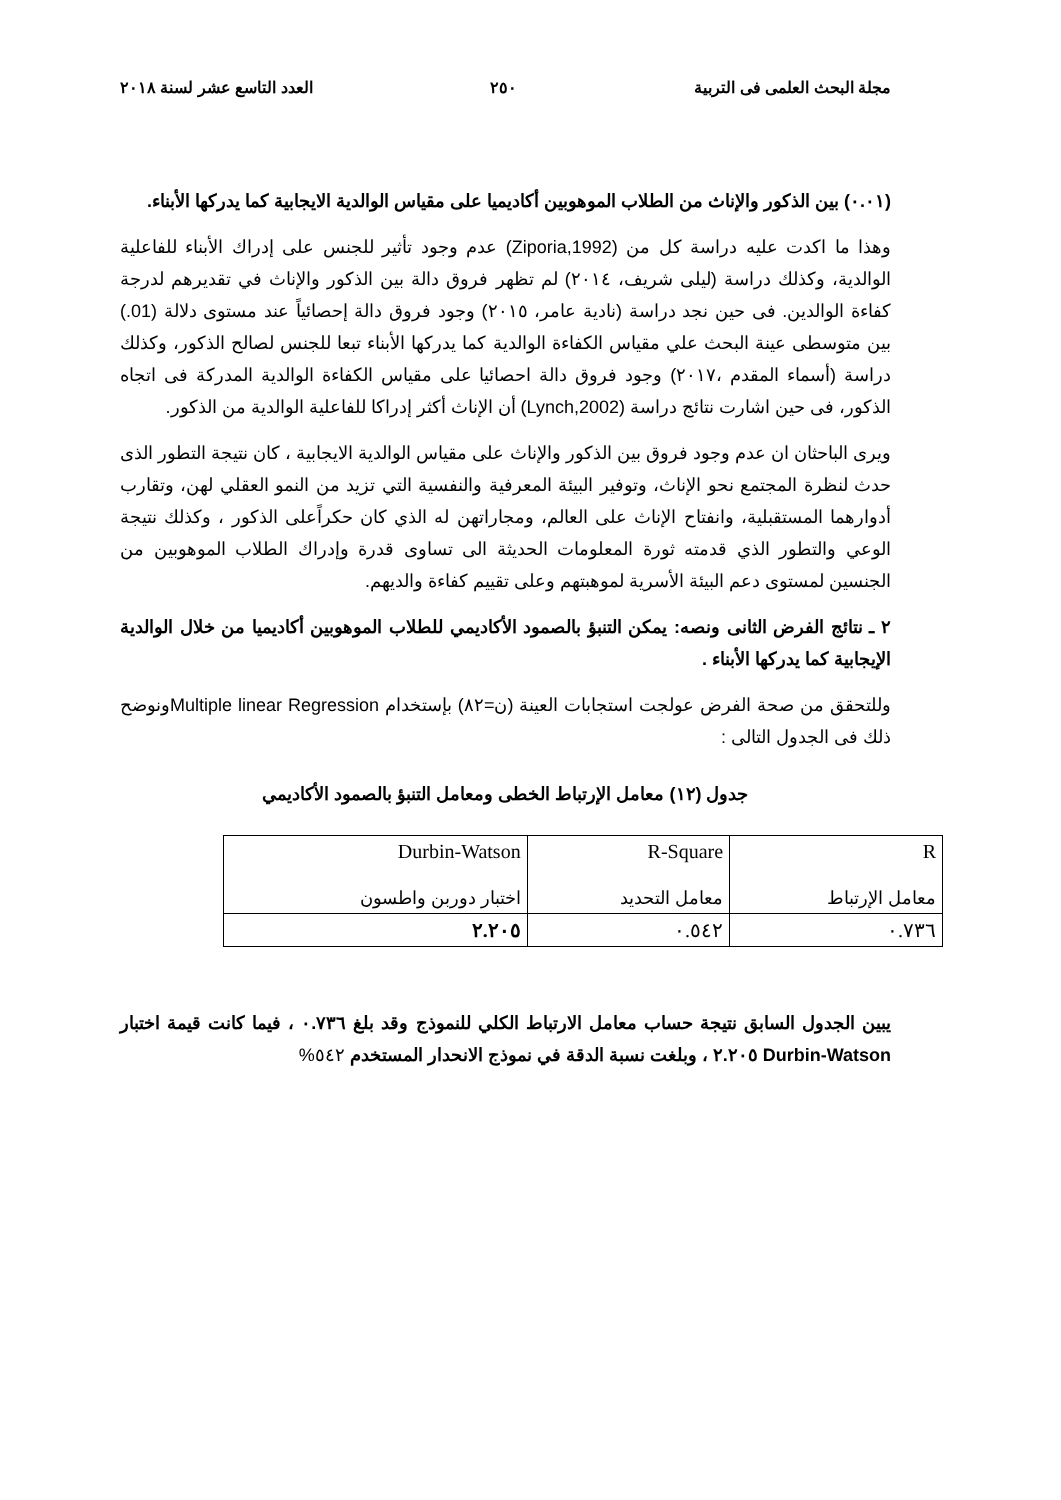مجلة البحث العلمى فى التربية ٢٥٠ العدد التاسع عشر لسنة ٢٠١٨
(٠.٠١) بين الذكور والإناث من الطلاب الموهوبين أكاديميا على مقياس الوالدية الايجابية كما يدركها الأبناء.
وهذا ما اكدت عليه دراسة كل من (Ziporia,1992) عدم وجود تأثير للجنس على إدراك الأبناء للفاعلية الوالدية، وكذلك دراسة (ليلى شريف، ٢٠١٤) لم تظهر فروق دالة بين الذكور والإناث في تقديرهم لدرجة كفاءة الوالدين. فى حين نجد دراسة (نادية عامر، ٢٠١٥) وجود فروق دالة إحصائياً عند مستوى دلالة (01.) بين متوسطى عينة البحث علي مقياس الكفاءة الوالدية كما يدركها الأبناء تبعا للجنس لصالح الذكور، وكذلك دراسة (أسماء المقدم ،٢٠١٧) وجود فروق دالة احصائيا على مقياس الكفاءة الوالدية المدركة فى اتجاه الذكور، فى حين اشارت نتائج دراسة (Lynch,2002) أن الإناث أكثر إدراكا للفاعلية الوالدية من الذكور.
ويرى الباحثان ان عدم وجود فروق بين الذكور والإناث على مقياس الوالدية الايجابية ، كان نتيجة التطور الذى حدث لنظرة المجتمع نحو الإناث، وتوفير البيئة المعرفية والنفسية التي تزيد من النمو العقلي لهن، وتقارب أدوارهما المستقبلية، وانفتاح الإناث على العالم، ومجاراتهن له الذي كان حكراًعلى الذكور ، وكذلك نتيجة الوعي والتطور الذي قدمته ثورة المعلومات الحديثة الى تساوى قدرة وإدراك الطلاب الموهوبين من الجنسين لمستوى دعم البيئة الأسرية لموهبتهم وعلى تقييم كفاءة والديهم.
٢ ـ نتائج الفرض الثانى ونصه: يمكن التنبؤ بالصمود الأكاديمي للطلاب الموهوبين أكاديميا من خلال الوالدية الإيجابية كما يدركها الأبناء .
وللتحقق من صحة الفرض عولجت استجابات العينة (ن=٨٢) بإستخدام Multiple linear Regressionونوضح ذلك فى الجدول التالى :
جدول (١٢) معامل الإرتباط الخطى ومعامل التنبؤ بالصمود الأكاديمي
| R معامل الإرتباط | R-Square معامل التحديد | Durbin-Watson اختبار دوربن واطسون |
| ٠.٧٣٦ | ٠.٥٤٢ | ٢.٢٠٥ |
يبين الجدول السابق نتيجة حساب معامل الارتباط الكلي للنموذج وقد بلغ ٠.٧٣٦ ، فيما كانت قيمة اختبار Durbin-Watson ٢.٢٠٥ ، وبلغت نسبة الدقة في نموذج الانحدار المستخدم ٥٤٢%